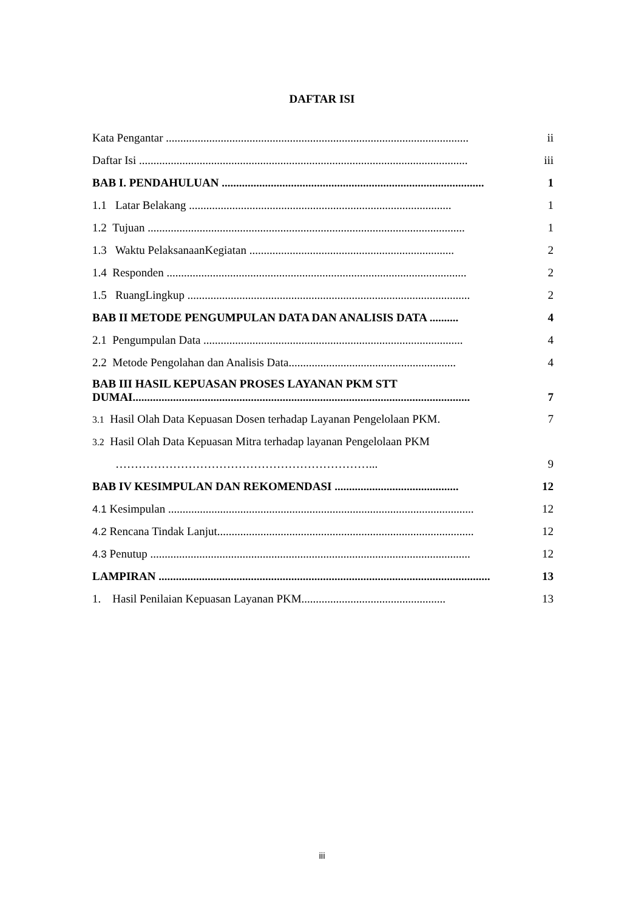DAFTAR ISI
Kata Pengantar ......................................................................................................... ii
Daftar Isi .................................................................................................................. iii
BAB I. PENDAHULUAN ........................................................................................... 1
1.1 Latar Belakang ........................................................................................... 1
1.2 Tujuan .............................................................................................................. 1
1.3 Waktu PelaksanaanKegiatan ....................................................................... 2
1.4 Responden ........................................................................................................ 2
1.5 RuangLingkup .................................................................................................. 2
BAB II METODE PENGUMPULAN DATA DAN ANALISIS DATA .......... 4
2.1 Pengumpulan Data .......................................................................................... 4
2.2 Metode Pengolahan dan Analisis Data.......................................................... 4
BAB III HASIL KEPUASAN PROSES LAYANAN PKM STT
DUMAI..................................................................................................................... 7
3.1 Hasil Olah Data Kepuasan Dosen terhadap Layanan Pengelolaan PKM. 7
3.2 Hasil Olah Data Kepuasan Mitra terhadap layanan Pengelolaan PKM
…………………………………………………………... 9
BAB IV KESIMPULAN DAN REKOMENDASI ........................................... 12
4.1 Kesimpulan .......................................................................................................... 12
4.2 Rencana Tindak Lanjut......................................................................................... 12
4.3 Penutup ............................................................................................................... 12
LAMPIRAN ................................................................................................................... 13
1. Hasil Penilaian Kepuasan Layanan PKM.................................................. 13
iii